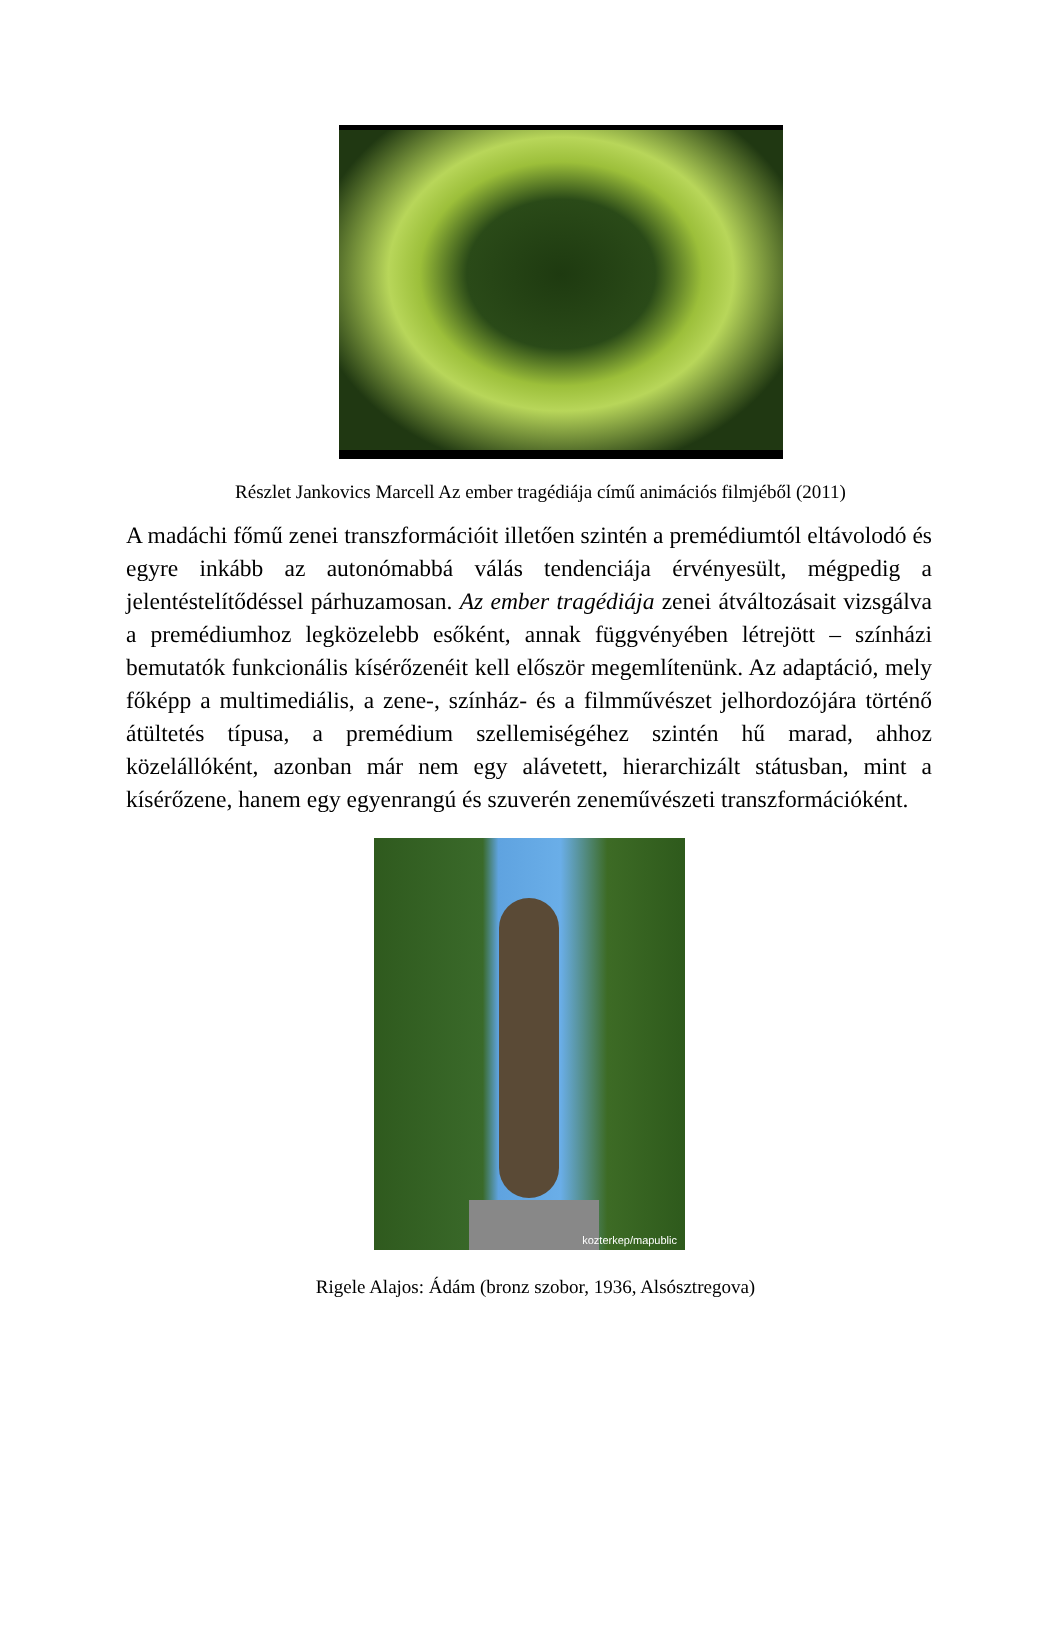Részlet Jankovics Marcell Az ember tragédiája című animációs filmjéből (2011)
A madáchi főmű zenei transzformációit illetően szintén a premédiumtól eltávolodó és egyre inkább az autonómabbá válás tendenciája érvényesült, mégpedig a jelentéstelítődéssel párhuzamosan. Az ember tragédiája zenei átváltozásait vizsgálva a premédiumhoz legközelebb esőként, annak függvényében létrejött – színházi bemutatók funkcionális kísérőzenéit kell először megemlítenünk. Az adaptáció, mely főképp a multimediális, a zene-, színház- és a filmművészet jelhordozójára történő átültetés típusa, a premédium szellemiségéhez szintén hű marad, ahhoz közelállóként, azonban már nem egy alávetett, hierarchizált státusban, mint a kísérőzene, hanem egy egyenrangú és szuverén zeneművészeti transzformációként.
kozterkep/mapublic
Rigele Alajos: Ádám (bronz szobor, 1936, Alsósztregova)